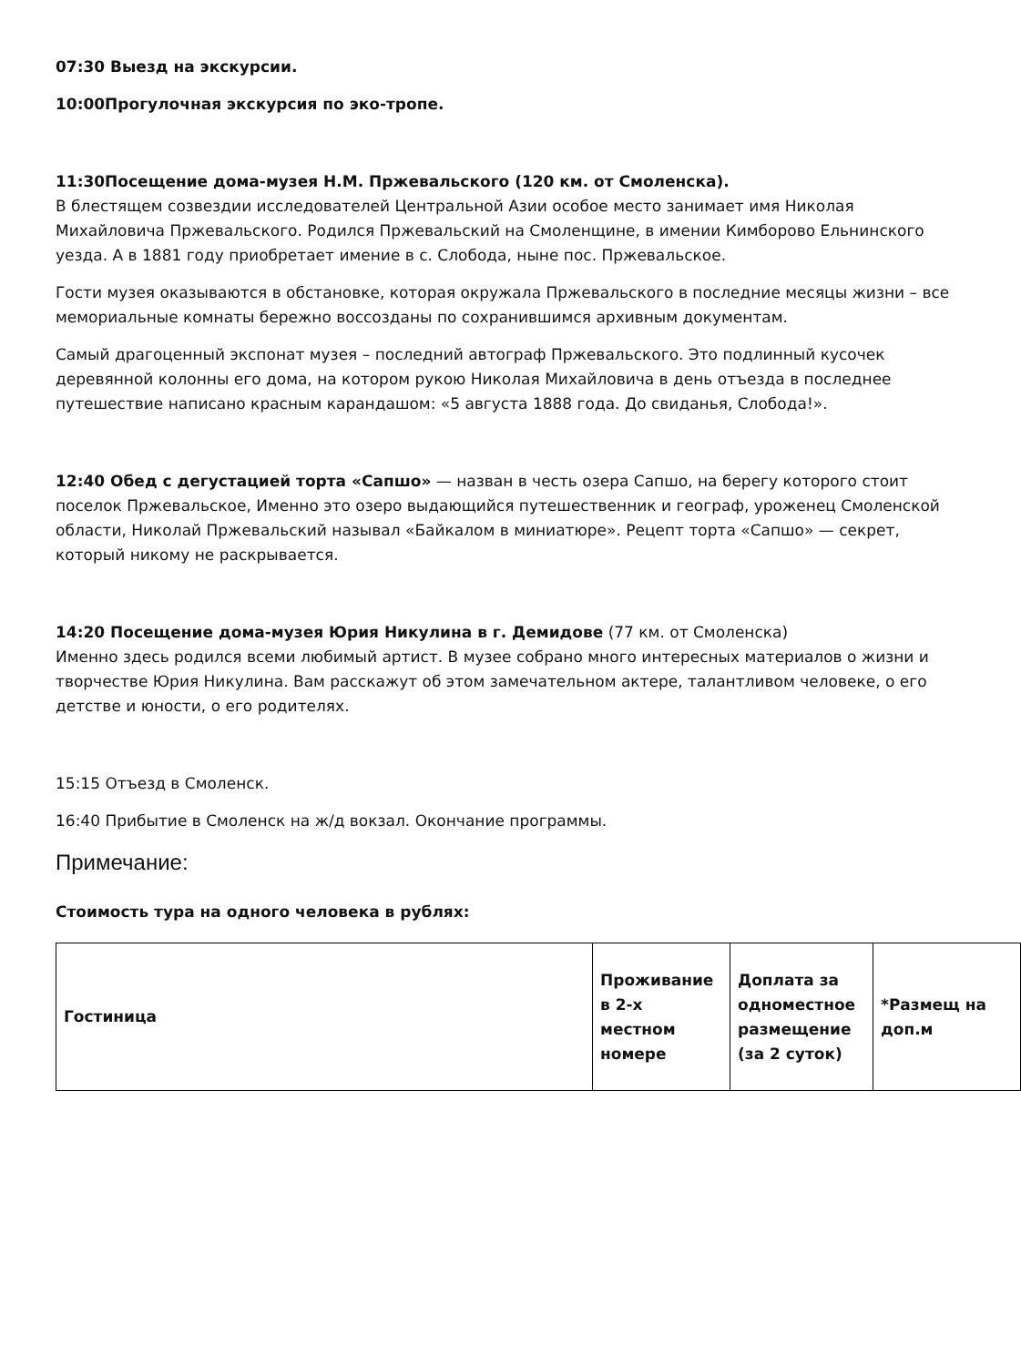07:30 Выезд на экскурсии.
10:00Прогулочная экскурсия по эко-тропе.
11:30Посещение дома-музея Н.М. Пржевальского (120 км. от Смоленска).
В блестящем созвездии исследователей Центральной Азии особое место занимает имя Николая Михайловича Пржевальского. Родился Пржевальский на Смоленщине, в имении Кимборово Ельнинского уезда. А в 1881 году приобретает имение в с. Слобода, ныне пос. Пржевальское.
Гости музея оказываются в обстановке, которая окружала Пржевальского в последние месяцы жизни – все мемориальные комнаты бережно воссозданы по сохранившимся архивным документам.
Самый драгоценный экспонат музея – последний автограф Пржевальского. Это подлинный кусочек деревянной колонны его дома, на котором рукою Николая Михайловича в день отъезда в последнее путешествие написано красным карандашом: «5 августа 1888 года. До свиданья, Слобода!».
12:40 Обед с дегустацией торта «Сапшо» — назван в честь озера Сапшо, на берегу которого стоит поселок Пржевальское, Именно это озеро выдающийся путешественник и географ, уроженец Смоленской области, Николай Пржевальский называл «Байкалом в миниатюре». Рецепт торта «Сапшо» — секрет, который никому не раскрывается.
14:20 Посещение дома-музея Юрия Никулина в г. Демидове (77 км. от Смоленска)
Именно здесь родился всеми любимый артист. В музее собрано много интересных материалов о жизни и творчестве Юрия Никулина. Вам расскажут об этом замечательном актере, талантливом человеке, о его детстве и юности, о его родителях.
15:15 Отъезд в Смоленск.
16:40 Прибытие в Смоленск на ж/д вокзал. Окончание программы.
Примечание:
Стоимость тура на одного человека в рублях:
| Гостиница | Проживание в 2-х местном номере | Доплата за одноместное размещение (за 2 суток) | *Размещ на доп.м |
| --- | --- | --- | --- |